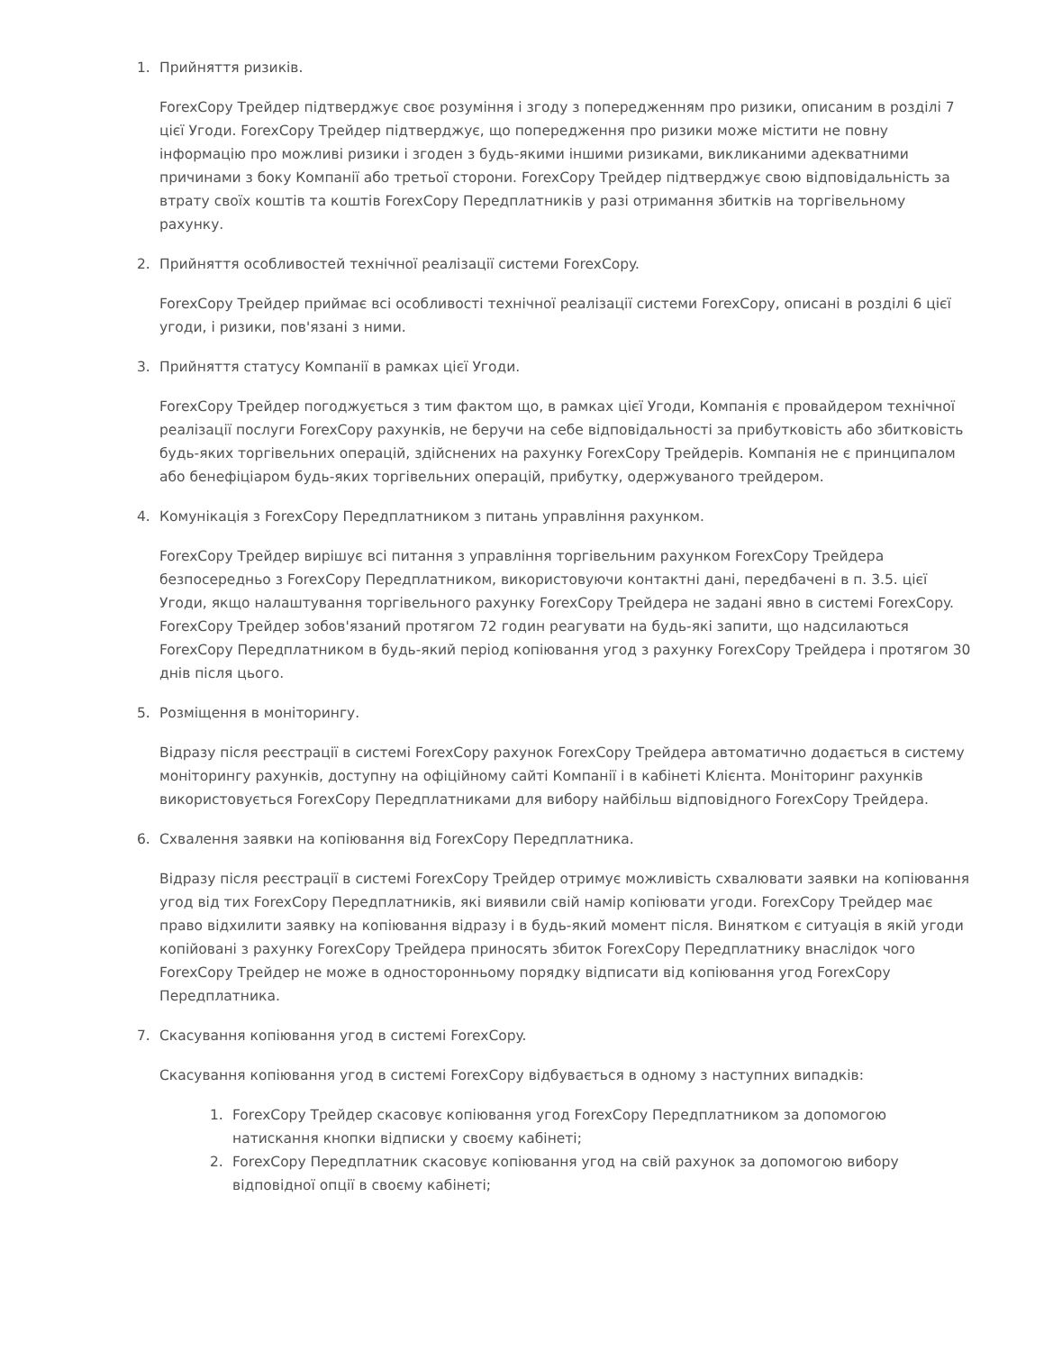1. Прийняття ризиків.
ForexCopy Трейдер підтверджує своє розуміння і згоду з попередженням про ризики, описаним в розділі 7 цієї Угоди. ForexCopy Трейдер підтверджує, що попередження про ризики може містити не повну інформацію про можливі ризики і згоден з будь-якими іншими ризиками, викликаними адекватними причинами з боку Компанії або третьої сторони. ForexCopy Трейдер підтверджує свою відповідальність за втрату своїх коштів та коштів ForexCopy Передплатників у разі отримання збитків на торгівельному рахунку.
2. Прийняття особливостей технічної реалізації системи ForexCopy.
ForexCopy Трейдер приймає всі особливості технічної реалізації системи ForexCopy, описані в розділі 6 цієї угоди, і ризики, пов'язані з ними.
3. Прийняття статусу Компанії в рамках цієї Угоди.
ForexCopy Трейдер погоджується з тим фактом що, в рамках цієї Угоди, Компанія є провайдером технічної реалізації послуги ForexCopy рахунків, не беручи на себе відповідальності за прибутковість або збитковість будь-яких торгівельних операцій, здійснених на рахунку ForexCopy Трейдерів. Компанія не є принципалом або бенефіціаром будь-яких торгівельних операцій, прибутку, одержуваного трейдером.
4. Комунікація з ForexCopy Передплатником з питань управління рахунком.
ForexCopy Трейдер вирішує всі питання з управління торгівельним рахунком ForexCopy Трейдера безпосередньо з ForexCopy Передплатником, використовуючи контактні дані, передбачені в п. 3.5. цієї Угоди, якщо налаштування торгівельного рахунку ForexCopy Трейдера не задані явно в системі ForexCopy. ForexCopy Трейдер зобов'язаний протягом 72 годин реагувати на будь-які запити, що надсилаються ForexCopy Передплатником в будь-який період копіювання угод з рахунку ForexCopy Трейдера і протягом 30 днів після цього.
5. Розміщення в моніторингу.
Відразу після реєстрації в системі ForexCopy рахунок ForexCopy Трейдера автоматично додається в систему моніторингу рахунків, доступну на офіційному сайті Компанії і в кабінеті Клієнта. Моніторинг рахунків використовується ForexCopy Передплатниками для вибору найбільш відповідного ForexCopy Трейдера.
6. Схвалення заявки на копіювання від ForexCopy Передплатника.
Відразу після реєстрації в системі ForexCopy Трейдер отримує можливість схвалювати заявки на копіювання угод від тих ForexCopy Передплатників, які виявили свій намір копіювати угоди. ForexCopy Трейдер має право відхилити заявку на копіювання відразу і в будь-який момент після. Винятком є ситуація в якій угоди копійовані з рахунку ForexCopy Трейдера приносять збиток ForexCopy Передплатнику внаслідок чого ForexCopy Трейдер не може в односторонньому порядку відписати від копіювання угод ForexCopy Передплатника.
7. Скасування копіювання угод в системі ForexCopy.
Скасування копіювання угод в системі ForexCopy відбувається в одному з наступних випадків:
1. ForexCopy Трейдер скасовує копіювання угод ForexCopy Передплатником за допомогою натискання кнопки відписки у своєму кабінеті;
2. ForexCopy Передплатник скасовує копіювання угод на свій рахунок за допомогою вибору відповідної опції в своєму кабінеті;